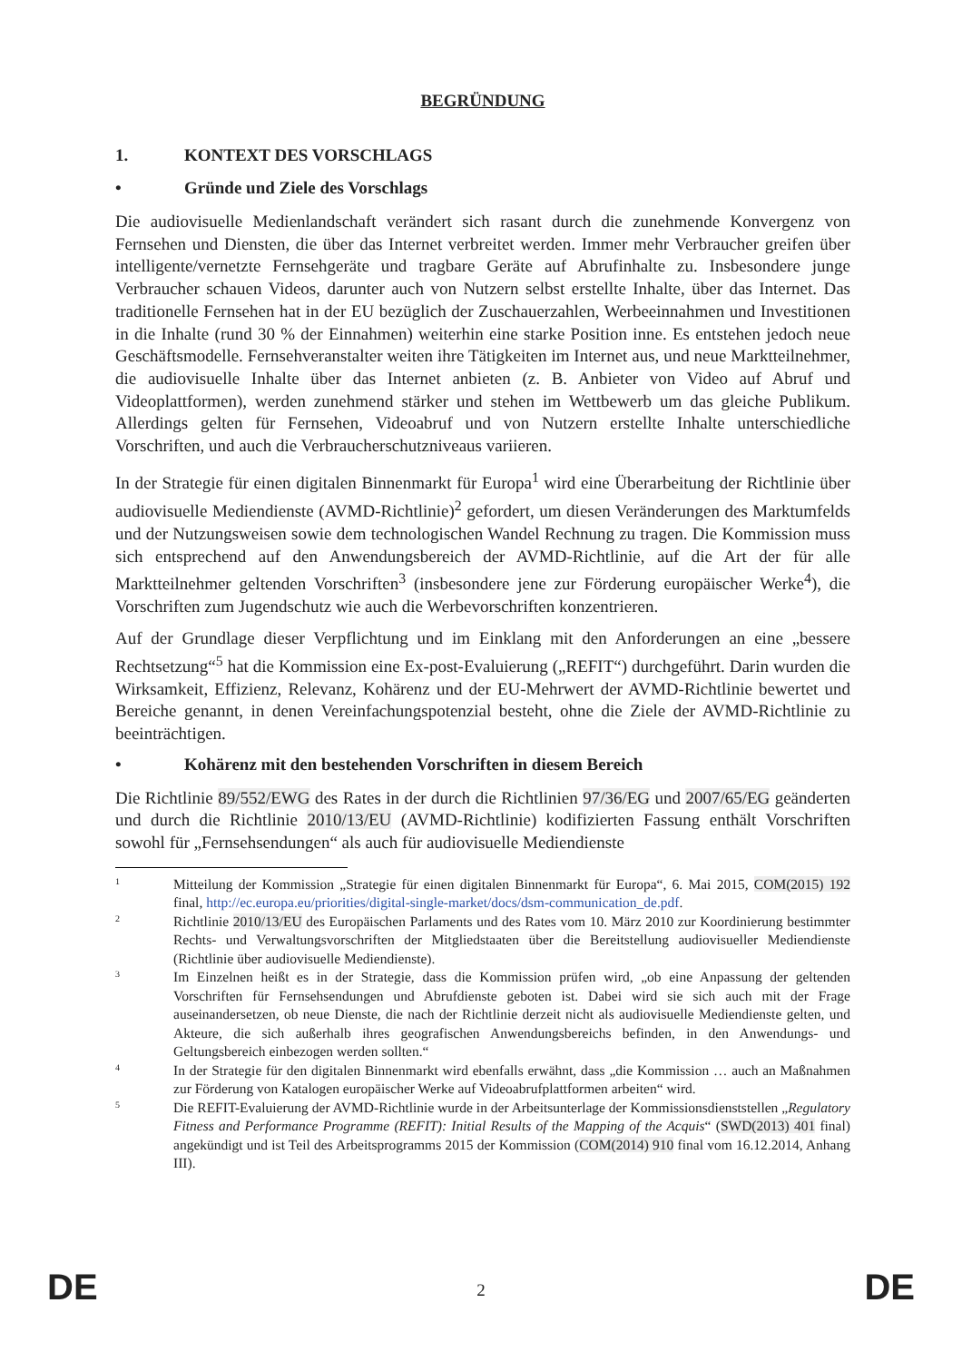BEGRÜNDUNG
1. KONTEXT DES VORSCHLAGS
• Gründe und Ziele des Vorschlags
Die audiovisuelle Medienlandschaft verändert sich rasant durch die zunehmende Konvergenz von Fernsehen und Diensten, die über das Internet verbreitet werden. Immer mehr Verbraucher greifen über intelligente/vernetzte Fernsehgeräte und tragbare Geräte auf Abrufinhalte zu. Insbesondere junge Verbraucher schauen Videos, darunter auch von Nutzern selbst erstellte Inhalte, über das Internet. Das traditionelle Fernsehen hat in der EU bezüglich der Zuschauerzahlen, Werbeeinnahmen und Investitionen in die Inhalte (rund 30 % der Einnahmen) weiterhin eine starke Position inne. Es entstehen jedoch neue Geschäftsmodelle. Fernsehveranstalter weiten ihre Tätigkeiten im Internet aus, und neue Marktteilnehmer, die audiovisuelle Inhalte über das Internet anbieten (z. B. Anbieter von Video auf Abruf und Videoplattformen), werden zunehmend stärker und stehen im Wettbewerb um das gleiche Publikum. Allerdings gelten für Fernsehen, Videoabruf und von Nutzern erstellte Inhalte unterschiedliche Vorschriften, und auch die Verbraucherschutzniveaus variieren.
In der Strategie für einen digitalen Binnenmarkt für Europa<sup>1</sup> wird eine Überarbeitung der Richtlinie über audiovisuelle Mediendienste (AVMD-Richtlinie)<sup>2</sup> gefordert, um diesen Veränderungen des Marktumfelds und der Nutzungsweisen sowie dem technologischen Wandel Rechnung zu tragen. Die Kommission muss sich entsprechend auf den Anwendungsbereich der AVMD-Richtlinie, auf die Art der für alle Marktteilnehmer geltenden Vorschriften<sup>3</sup> (insbesondere jene zur Förderung europäischer Werke<sup>4</sup>), die Vorschriften zum Jugendschutz wie auch die Werbevorschriften konzentrieren.
Auf der Grundlage dieser Verpflichtung und im Einklang mit den Anforderungen an eine „bessere Rechtsetzung“<sup>5</sup> hat die Kommission eine Ex-post-Evaluierung („REFIT“) durchgeführt. Darin wurden die Wirksamkeit, Effizienz, Relevanz, Kohärenz und der EU-Mehrwert der AVMD-Richtlinie bewertet und Bereiche genannt, in denen Vereinfachungspotenzial besteht, ohne die Ziele der AVMD-Richtlinie zu beeinträchtigen.
• Kohärenz mit den bestehenden Vorschriften in diesem Bereich
Die Richtlinie 89/552/EWG des Rates in der durch die Richtlinien 97/36/EG und 2007/65/EG geänderten und durch die Richtlinie 2010/13/EU (AVMD-Richtlinie) kodifizierten Fassung enthält Vorschriften sowohl für „Fernsehsendungen“ als auch für audiovisuelle Mediendienste
1
Mitteilung der Kommission „Strategie für einen digitalen Binnenmarkt für Europa“, 6. Mai 2015, COM(2015) 192 final, http://ec.europa.eu/priorities/digital-single-market/docs/dsm-communication_de.pdf.
2
Richtlinie 2010/13/EU des Europäischen Parlaments und des Rates vom 10. März 2010 zur Koordinierung bestimmter Rechts- und Verwaltungsvorschriften der Mitgliedstaaten über die Bereitstellung audiovisueller Mediendienste (Richtlinie über audiovisuelle Mediendienste).
3
Im Einzelnen heißt es in der Strategie, dass die Kommission prüfen wird, „ob eine Anpassung der geltenden Vorschriften für Fernsehsendungen und Abrufdienste geboten ist. Dabei wird sie sich auch mit der Frage auseinandersetzen, ob neue Dienste, die nach der Richtlinie derzeit nicht als audiovisuelle Mediendienste gelten, und Akteure, die sich außerhalb ihres geografischen Anwendungsbereichs befinden, in den Anwendungs- und Geltungsbereich einbezogen werden sollten.“
4
In der Strategie für den digitalen Binnenmarkt wird ebenfalls erwähnt, dass „die Kommission … auch an Maßnahmen zur Förderung von Katalogen europäischer Werke auf Videoabrufplattformen arbeiten“ wird.
5
Die REFIT-Evaluierung der AVMD-Richtlinie wurde in der Arbeitsunterlage der Kommissionsdienststellen „Regulatory Fitness and Performance Programme (REFIT): Initial Results of the Mapping of the Acquis“ (SWD(2013) 401 final) angekündigt und ist Teil des Arbeitsprogramms 2015 der Kommission (COM(2014) 910 final vom 16.12.2014, Anhang III).
DE
2 DE